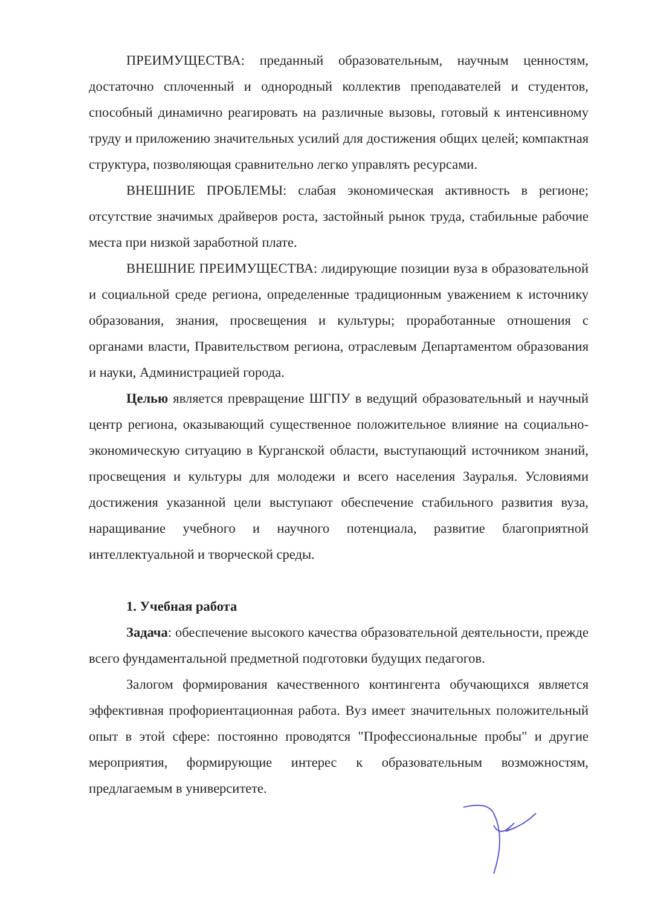ПРЕИМУЩЕСТВА: преданный образовательным, научным ценностям, достаточно сплоченный и однородный коллектив преподавателей и студентов, способный динамично реагировать на различные вызовы, готовый к интенсивному труду и приложению значительных усилий для достижения общих целей; компактная структура, позволяющая сравнительно легко управлять ресурсами.
ВНЕШНИЕ ПРОБЛЕМЫ: слабая экономическая активность в регионе; отсутствие значимых драйверов роста, застойный рынок труда, стабильные рабочие места при низкой заработной плате.
ВНЕШНИЕ ПРЕИМУЩЕСТВА: лидирующие позиции вуза в образовательной и социальной среде региона, определенные традиционным уважением к источнику образования, знания, просвещения и культуры; проработанные отношения с органами власти, Правительством региона, отраслевым Департаментом образования и науки, Администрацией города.
Целью является превращение ШГПУ в ведущий образовательный и научный центр региона, оказывающий существенное положительное влияние на социально-экономическую ситуацию в Курганской области, выступающий источником знаний, просвещения и культуры для молодежи и всего населения Зауралья. Условиями достижения указанной цели выступают обеспечение стабильного развития вуза, наращивание учебного и научного потенциала, развитие благоприятной интеллектуальной и творческой среды.
1. Учебная работа
Задача: обеспечение высокого качества образовательной деятельности, прежде всего фундаментальной предметной подготовки будущих педагогов.
Залогом формирования качественного контингента обучающихся является эффективная профориентационная работа. Вуз имеет значительных положительный опыт в этой сфере: постоянно проводятся "Профессиональные пробы" и другие мероприятия, формирующие интерес к образовательным возможностям, предлагаемым в университете.